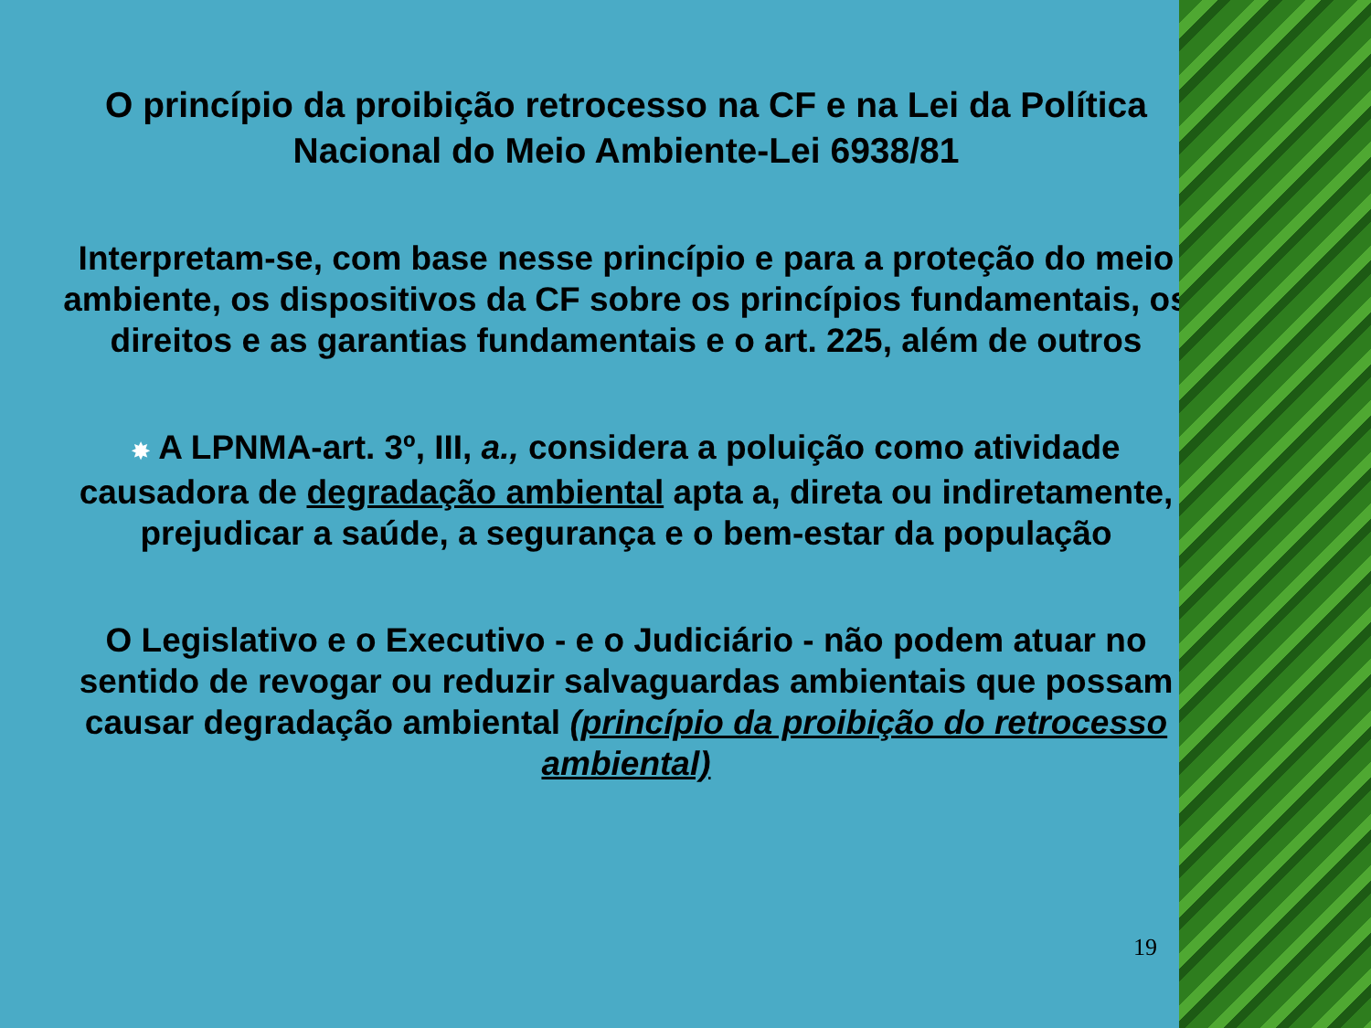O princípio da proibição retrocesso na CF e na Lei da Política Nacional do Meio Ambiente-Lei 6938/81
Interpretam-se, com base nesse princípio e para a proteção do meio ambiente, os dispositivos da CF sobre os princípios fundamentais, os direitos e as garantias fundamentais e o art. 225, além de outros
✸ A LPNMA-art. 3º, III, a., considera a poluição como atividade causadora de degradação ambiental apta a, direta ou indiretamente, prejudicar a saúde, a segurança e o bem-estar da população
O Legislativo e o Executivo - e o Judiciário - não podem atuar no sentido de revogar ou reduzir salvaguardas ambientais que possam causar degradação ambiental (princípio da proibição do retrocesso ambiental)
19